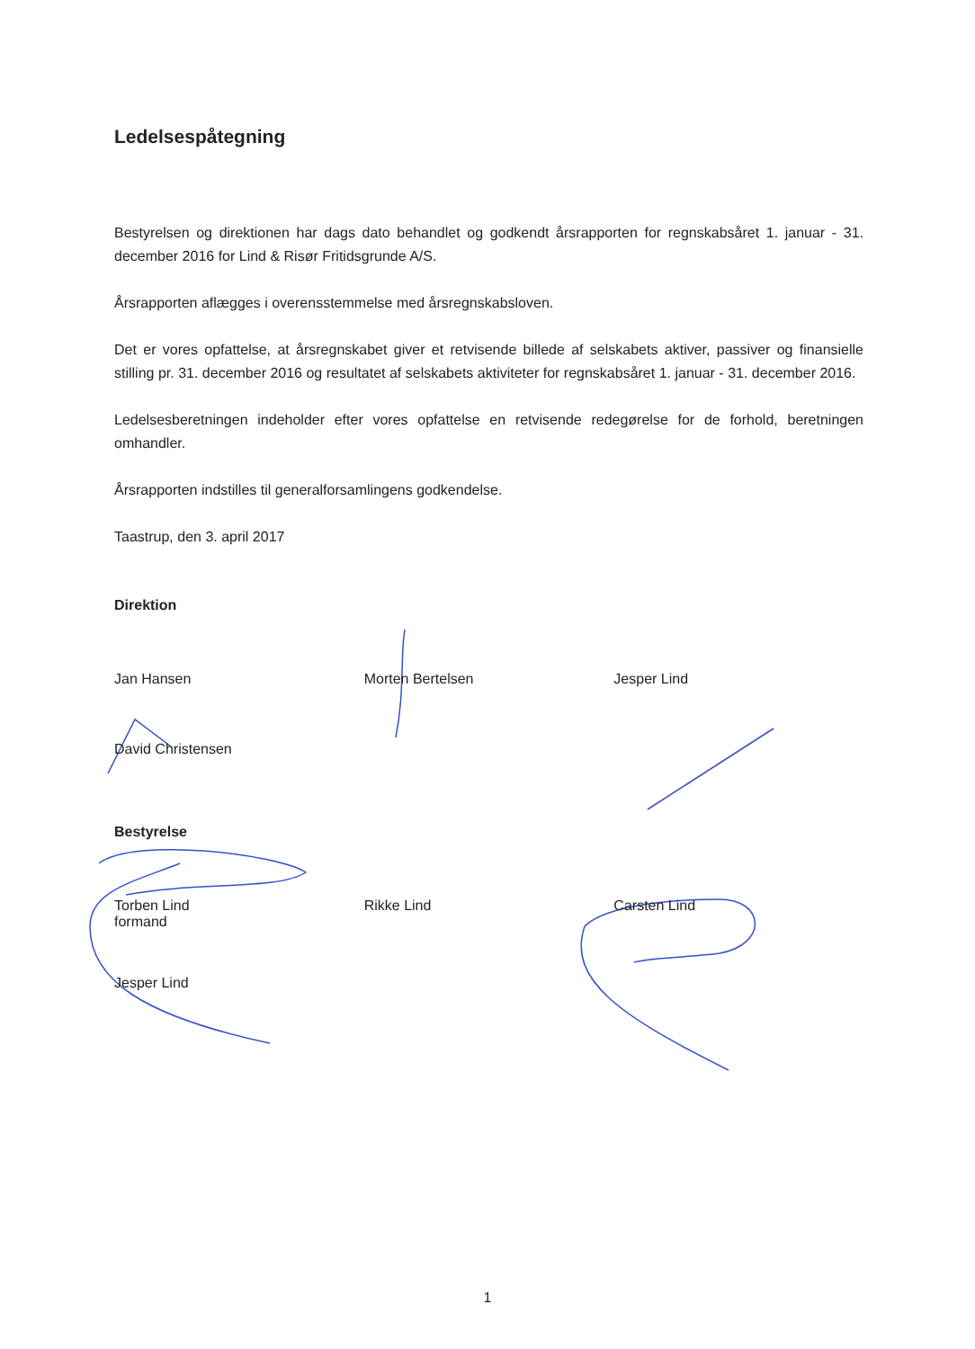Ledelsespåtegning
Bestyrelsen og direktionen har dags dato behandlet og godkendt årsrapporten for regnskabsåret 1. januar - 31. december 2016 for Lind & Risør Fritidsgrunde A/S.
Årsrapporten aflægges i overensstemmelse med årsregnskabsloven.
Det er vores opfattelse, at årsregnskabet giver et retvisende billede af selskabets aktiver, passiver og finansielle stilling pr. 31. december 2016 og resultatet af selskabets aktiviteter for regnskabsåret 1. januar - 31. december 2016.
Ledelsesberetningen indeholder efter vores opfattelse en retvisende redegørelse for de forhold, beretningen omhandler.
Årsrapporten indstilles til generalforsamlingens godkendelse.
Taastrup, den 3. april 2017
Direktion
Jan Hansen Morten Bertelsen Jesper Lind
David Christensen
Bestyrelse
Torben Lind
formand
Rikke Lind Carsten Lind
Jesper Lind
1